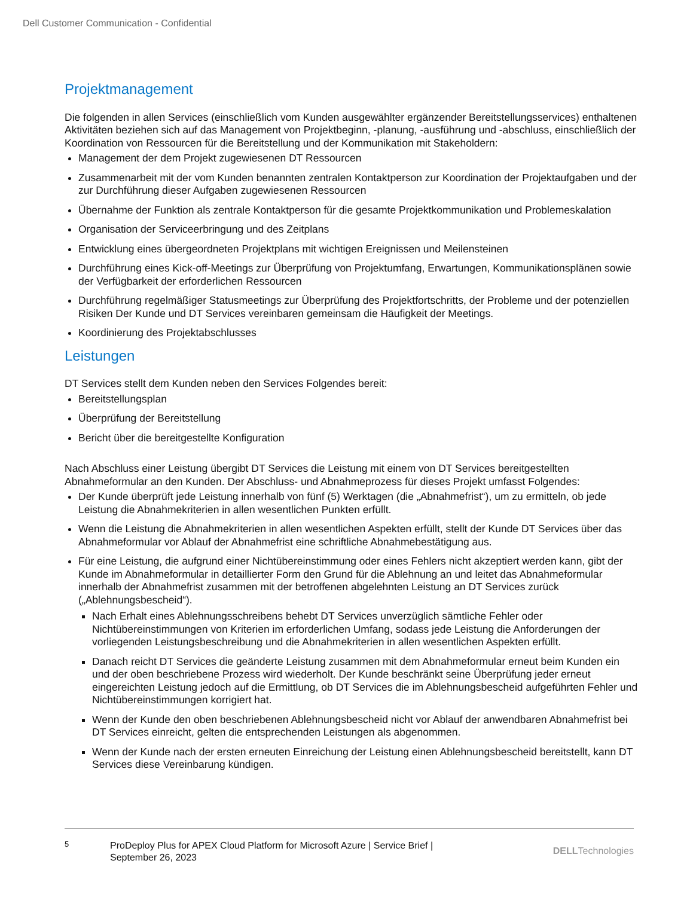Dell Customer Communication - Confidential
Projektmanagement
Die folgenden in allen Services (einschließlich vom Kunden ausgewählter ergänzender Bereitstellungsservices) enthaltenen Aktivitäten beziehen sich auf das Management von Projektbeginn, -planung, -ausführung und -abschluss, einschließlich der Koordination von Ressourcen für die Bereitstellung und der Kommunikation mit Stakeholdern:
Management der dem Projekt zugewiesenen DT Ressourcen
Zusammenarbeit mit der vom Kunden benannten zentralen Kontaktperson zur Koordination der Projektaufgaben und der zur Durchführung dieser Aufgaben zugewiesenen Ressourcen
Übernahme der Funktion als zentrale Kontaktperson für die gesamte Projektkommunikation und Problemeskalation
Organisation der Serviceerbringung und des Zeitplans
Entwicklung eines übergeordneten Projektplans mit wichtigen Ereignissen und Meilensteinen
Durchführung eines Kick-off-Meetings zur Überprüfung von Projektumfang, Erwartungen, Kommunikationsplänen sowie der Verfügbarkeit der erforderlichen Ressourcen
Durchführung regelmäßiger Statusmeetings zur Überprüfung des Projektfortschritts, der Probleme und der potenziellen Risiken Der Kunde und DT Services vereinbaren gemeinsam die Häufigkeit der Meetings.
Koordinierung des Projektabschlusses
Leistungen
DT Services stellt dem Kunden neben den Services Folgendes bereit:
Bereitstellungsplan
Überprüfung der Bereitstellung
Bericht über die bereitgestellte Konfiguration
Nach Abschluss einer Leistung übergibt DT Services die Leistung mit einem von DT Services bereitgestellten Abnahmeformular an den Kunden. Der Abschluss- und Abnahmeprozess für dieses Projekt umfasst Folgendes:
Der Kunde überprüft jede Leistung innerhalb von fünf (5) Werktagen (die „Abnahmefrist“), um zu ermitteln, ob jede Leistung die Abnahmekriterien in allen wesentlichen Punkten erfüllt.
Wenn die Leistung die Abnahmekriterien in allen wesentlichen Aspekten erfüllt, stellt der Kunde DT Services über das Abnahmeformular vor Ablauf der Abnahmefrist eine schriftliche Abnahmebestätigung aus.
Für eine Leistung, die aufgrund einer Nichtübereinstimmung oder eines Fehlers nicht akzeptiert werden kann, gibt der Kunde im Abnahmeformular in detaillierter Form den Grund für die Ablehnung an und leitet das Abnahmeformular innerhalb der Abnahmefrist zusammen mit der betroffenen abgelehnten Leistung an DT Services zurück („Ablehnungsbescheid“).
Nach Erhalt eines Ablehnungsschreibens behebt DT Services unverzüglich sämtliche Fehler oder Nichtübereinstimmungen von Kriterien im erforderlichen Umfang, sodass jede Leistung die Anforderungen der vorliegenden Leistungsbeschreibung und die Abnahmekriterien in allen wesentlichen Aspekten erfüllt.
Danach reicht DT Services die geänderte Leistung zusammen mit dem Abnahmeformular erneut beim Kunden ein und der oben beschriebene Prozess wird wiederholt. Der Kunde beschränkt seine Überprüfung jeder erneut eingereichten Leistung jedoch auf die Ermittlung, ob DT Services die im Ablehnungsbescheid aufgeführten Fehler und Nichtübereinstimmungen korrigiert hat.
Wenn der Kunde den oben beschriebenen Ablehnungsbescheid nicht vor Ablauf der anwendbaren Abnahmefrist bei DT Services einreicht, gelten die entsprechenden Leistungen als abgenommen.
Wenn der Kunde nach der ersten erneuten Einreichung der Leistung einen Ablehnungsbescheid bereitstellt, kann DT Services diese Vereinbarung kündigen.
5
ProDeploy Plus for APEX Cloud Platform for Microsoft Azure | Service Brief | September 26, 2023
DELLTechnologies